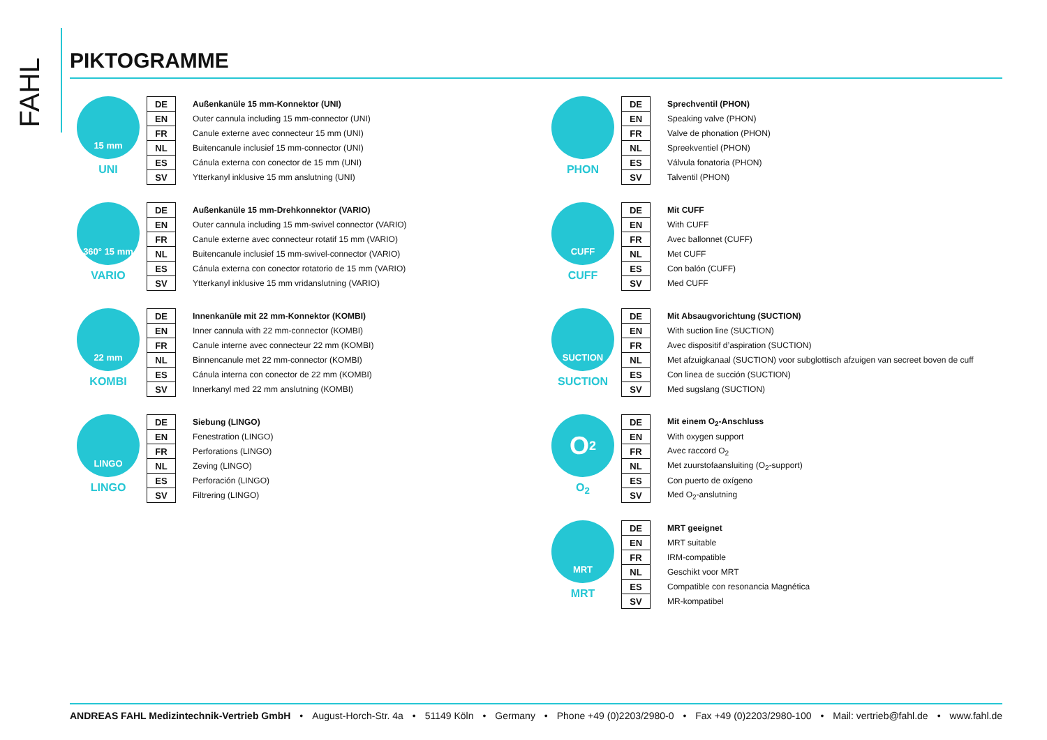FAHL
PIKTOGRAMME
15 mm
UNI
| DE | Außenkanüle 15 mm-Konnektor (UNI) |
| EN | Outer cannula including 15 mm-connector (UNI) |
| FR | Canule externe avec connecteur 15 mm (UNI) |
| NL | Buitencanule inclusief 15 mm-connector (UNI) |
| ES | Cánula externa con conector de 15 mm (UNI) |
| SV | Ytterkanyl inklusive 15 mm anslutning (UNI) |
PHON
| DE | Sprechventil (PHON) |
| EN | Speaking valve (PHON) |
| FR | Valve de phonation (PHON) |
| NL | Spreekventiel (PHON) |
| ES | Válvula fonatoria (PHON) |
| SV | Talventil (PHON) |
360° 15 mm
VARIO
| DE | Außenkanüle 15 mm-Drehkonnektor (VARIO) |
| EN | Outer cannula including 15 mm-swivel connector (VARIO) |
| FR | Canule externe avec connecteur rotatif 15 mm (VARIO) |
| NL | Buitencanule inclusief 15 mm-swivel-connector (VARIO) |
| ES | Cánula externa con conector rotatorio de 15 mm (VARIO) |
| SV | Ytterkanyl inklusive 15 mm vridanslutning (VARIO) |
CUFF
CUFF
| DE | Mit CUFF |
| EN | With CUFF |
| FR | Avec ballonnet (CUFF) |
| NL | Met CUFF |
| ES | Con balón (CUFF) |
| SV | Med CUFF |
22 mm
KOMBI
| DE | Innenkanüle mit 22 mm-Konnektor (KOMBI) |
| EN | Inner cannula with 22 mm-connector (KOMBI) |
| FR | Canule interne avec connecteur 22 mm (KOMBI) |
| NL | Binnencanule met 22 mm-connector (KOMBI) |
| ES | Cánula interna con conector de 22 mm (KOMBI) |
| SV | Innerkanyl med 22 mm anslutning (KOMBI) |
SUCTION
SUCTION
| DE | Mit Absaugvorichtung (SUCTION) |
| EN | With suction line (SUCTION) |
| FR | Avec dispositif d’aspiration (SUCTION) |
| NL | Met afzuigkanaal (SUCTION) voor subglottisch afzuigen van secreet boven de cuff |
| ES | Con linea de succión (SUCTION) |
| SV | Med sugslang (SUCTION) |
LINGO
LINGO
| DE | Siebung (LINGO) |
| EN | Fenestration (LINGO) |
| FR | Perforations (LINGO) |
| NL | Zeving (LINGO) |
| ES | Perforación (LINGO) |
| SV | Filtrering (LINGO) |
O<sub>2</sub>
O<sub>2</sub>
| DE | Mit einem O<sub>2</sub>-Anschluss |
| EN | With oxygen support |
| FR | Avec raccord O<sub>2</sub> |
| NL | Met zuurstofaansluiting (O<sub>2</sub>-support) |
| ES | Con puerto de oxígeno |
| SV | Med O<sub>2</sub>-anslutning |
MRT
MRT
| DE | MRT geeignet |
| EN | MRT suitable |
| FR | IRM-compatible |
| NL | Geschikt voor MRT |
| ES | Compatible con resonancia Magnética |
| SV | MR-kompatibel |
ANDREAS FAHL Medizintechnik-Vertrieb GmbH • August-Horch-Str. 4a • 51149 Köln • Germany • Phone +49 (0)2203/2980-0 • Fax +49 (0)2203/2980-100 • Mail: vertrieb@fahl.de • www.fahl.de